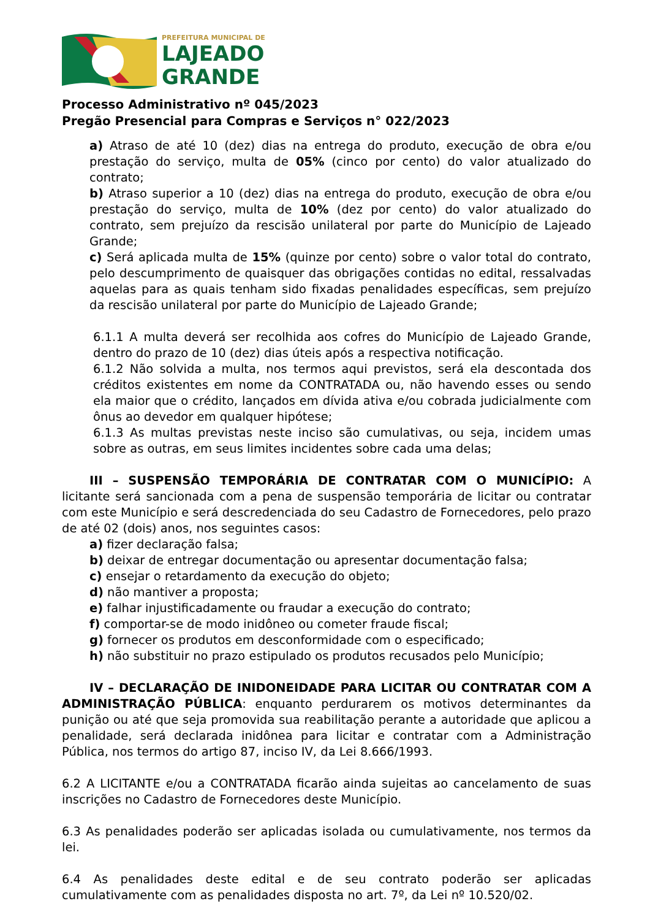PREFEITURA MUNICIPAL DE
LAJEADO
GRANDE
Processo Administrativo nº 045/2023
Pregão Presencial para Compras e Serviços n° 022/2023
a) Atraso de até 10 (dez) dias na entrega do produto, execução de obra e/ou prestação do serviço, multa de 05% (cinco por cento) do valor atualizado do contrato;
b) Atraso superior a 10 (dez) dias na entrega do produto, execução de obra e/ou prestação do serviço, multa de 10% (dez por cento) do valor atualizado do contrato, sem prejuízo da rescisão unilateral por parte do Município de Lajeado Grande;
c) Será aplicada multa de 15% (quinze por cento) sobre o valor total do contrato, pelo descumprimento de quaisquer das obrigações contidas no edital, ressalvadas aquelas para as quais tenham sido fixadas penalidades específicas, sem prejuízo da rescisão unilateral por parte do Município de Lajeado Grande;
6.1.1 A multa deverá ser recolhida aos cofres do Município de Lajeado Grande, dentro do prazo de 10 (dez) dias úteis após a respectiva notificação.
6.1.2 Não solvida a multa, nos termos aqui previstos, será ela descontada dos créditos existentes em nome da CONTRATADA ou, não havendo esses ou sendo ela maior que o crédito, lançados em dívida ativa e/ou cobrada judicialmente com ônus ao devedor em qualquer hipótese;
6.1.3 As multas previstas neste inciso são cumulativas, ou seja, incidem umas sobre as outras, em seus limites incidentes sobre cada uma delas;
III – SUSPENSÃO TEMPORÁRIA DE CONTRATAR COM O MUNICÍPIO: A licitante será sancionada com a pena de suspensão temporária de licitar ou contratar com este Município e será descredenciada do seu Cadastro de Fornecedores, pelo prazo de até 02 (dois) anos, nos seguintes casos:
a) fizer declaração falsa;
b) deixar de entregar documentação ou apresentar documentação falsa;
c) ensejar o retardamento da execução do objeto;
d) não mantiver a proposta;
e) falhar injustificadamente ou fraudar a execução do contrato;
f) comportar-se de modo inidôneo ou cometer fraude fiscal;
g) fornecer os produtos em desconformidade com o especificado;
h) não substituir no prazo estipulado os produtos recusados pelo Município;
IV – DECLARAÇÃO DE INIDONEIDADE PARA LICITAR OU CONTRATAR COM A ADMINISTRAÇÃO PÚBLICA: enquanto perdurarem os motivos determinantes da punição ou até que seja promovida sua reabilitação perante a autoridade que aplicou a penalidade, será declarada inidônea para licitar e contratar com a Administração Pública, nos termos do artigo 87, inciso IV, da Lei 8.666/1993.
6.2 A LICITANTE e/ou a CONTRATADA ficarão ainda sujeitas ao cancelamento de suas inscrições no Cadastro de Fornecedores deste Município.
6.3 As penalidades poderão ser aplicadas isolada ou cumulativamente, nos termos da lei.
6.4 As penalidades deste edital e de seu contrato poderão ser aplicadas cumulativamente com as penalidades disposta no art. 7º, da Lei nº 10.520/02.